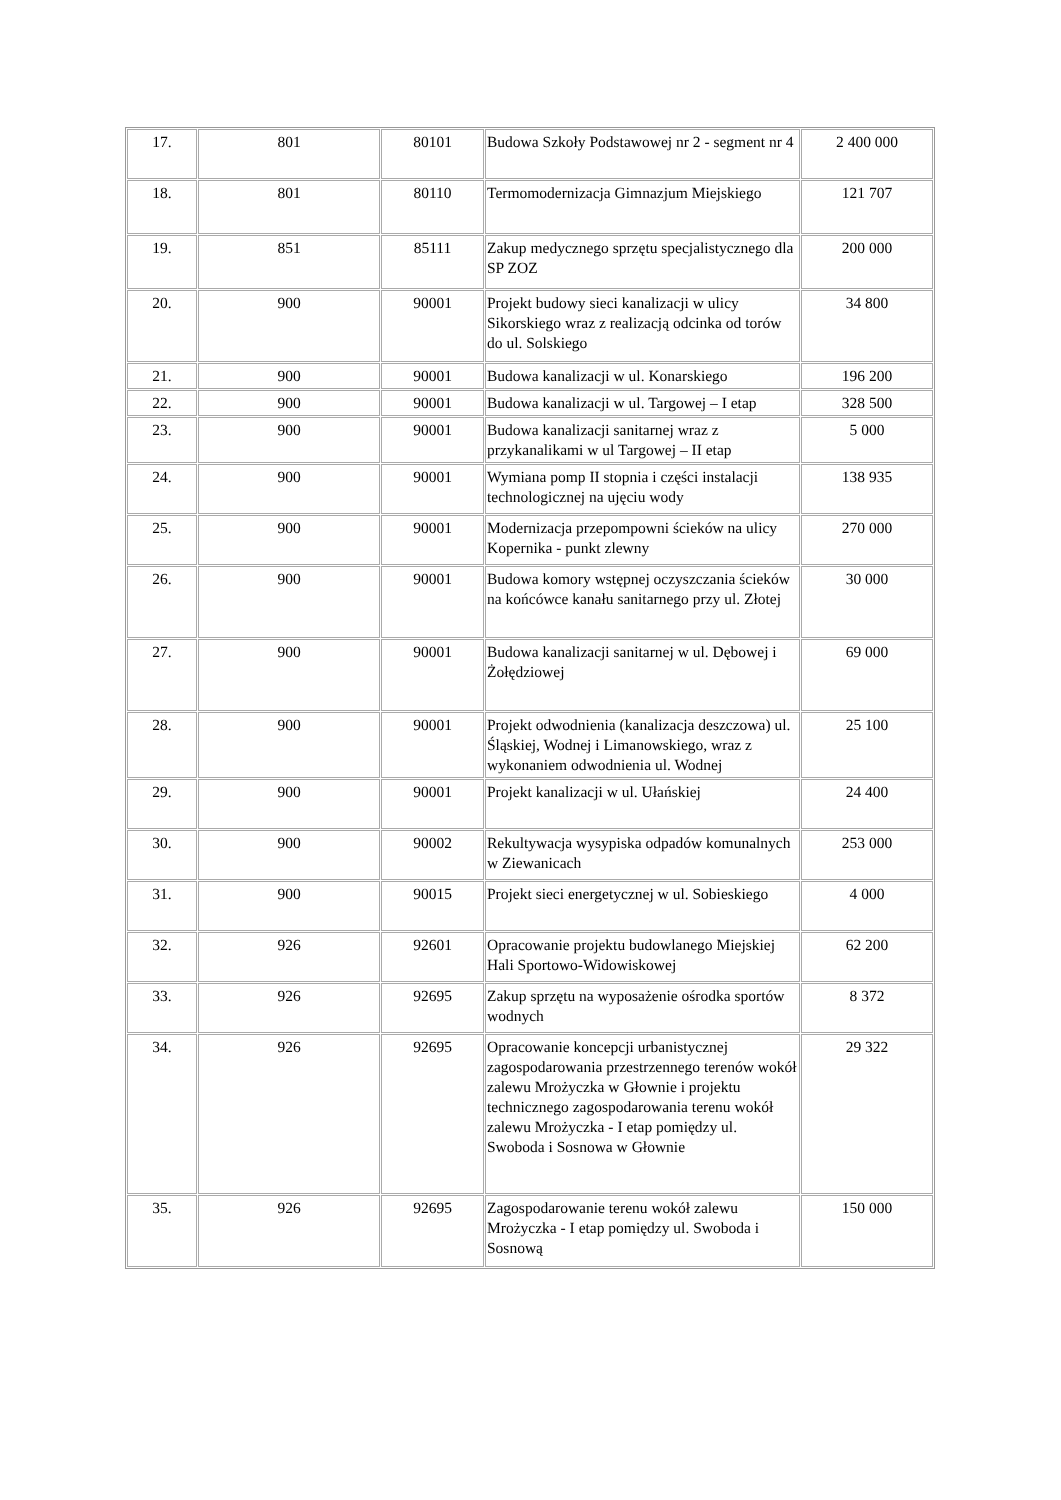| 17. | 801 | 80101 | Budowa Szkoły Podstawowej nr 2 - segment nr 4 | 2 400 000 |
| 18. | 801 | 80110 | Termomodernizacja Gimnazjum Miejskiego | 121 707 |
| 19. | 851 | 85111 | Zakup medycznego sprzętu specjalistycznego dla SP ZOZ | 200 000 |
| 20. | 900 | 90001 | Projekt budowy sieci kanalizacji w ulicy Sikorskiego wraz z realizacją odcinka od torów do ul. Solskiego | 34 800 |
| 21. | 900 | 90001 | Budowa kanalizacji w ul. Konarskiego | 196 200 |
| 22. | 900 | 90001 | Budowa kanalizacji w ul. Targowej – I etap | 328 500 |
| 23. | 900 | 90001 | Budowa kanalizacji sanitarnej wraz z przykanalikami w ul Targowej – II etap | 5 000 |
| 24. | 900 | 90001 | Wymiana pomp II stopnia i części instalacji technologicznej na ujęciu wody | 138 935 |
| 25. | 900 | 90001 | Modernizacja przepompowni ścieków na ulicy Kopernika - punkt zlewny | 270 000 |
| 26. | 900 | 90001 | Budowa komory wstępnej oczyszczania ścieków na końcówce kanału sanitarnego przy ul. Złotej | 30 000 |
| 27. | 900 | 90001 | Budowa kanalizacji sanitarnej w ul. Dębowej i Żołędziowej | 69 000 |
| 28. | 900 | 90001 | Projekt odwodnienia (kanalizacja deszczowa) ul. Śląskiej, Wodnej i Limanowskiego, wraz z wykonaniem odwodnienia ul. Wodnej | 25 100 |
| 29. | 900 | 90001 | Projekt kanalizacji w ul. Ułańskiej | 24 400 |
| 30. | 900 | 90002 | Rekultywacja wysypiska odpadów komunalnych w Ziewanicach | 253 000 |
| 31. | 900 | 90015 | Projekt sieci energetycznej w ul. Sobieskiego | 4 000 |
| 32. | 926 | 92601 | Opracowanie projektu budowlanego Miejskiej Hali Sportowo-Widowiskowej | 62 200 |
| 33. | 926 | 92695 | Zakup sprzętu na wyposażenie ośrodka sportów wodnych | 8 372 |
| 34. | 926 | 92695 | Opracowanie koncepcji urbanistycznej zagospodarowania przestrzennego terenów wokół zalewu Mrożyczka w Głownie i projektu technicznego zagospodarowania terenu wokół zalewu Mrożyczka - I etap pomiędzy ul. Swoboda i Sosnowa w Głownie | 29 322 |
| 35. | 926 | 92695 | Zagospodarowanie terenu wokół zalewu Mrożyczka - I etap pomiędzy ul. Swoboda i Sosnową | 150 000 |